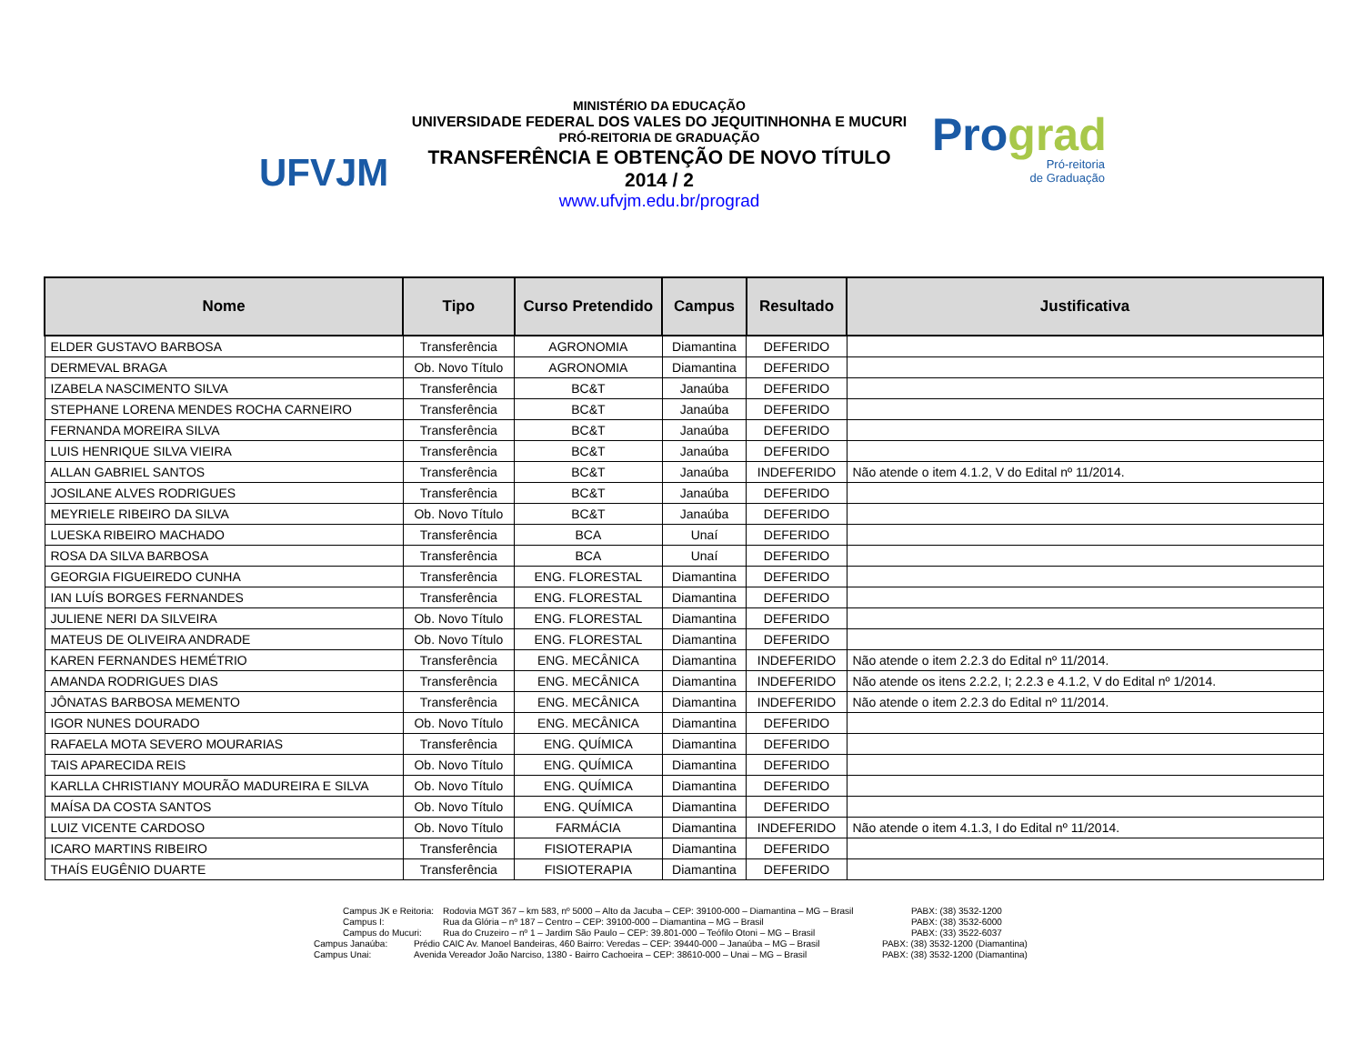UFVJM
MINISTÉRIO DA EDUCAÇÃO
UNIVERSIDADE FEDERAL DOS VALES DO JEQUITINHONHA E MUCURI
PRÓ-REITORIA DE GRADUAÇÃO
TRANSFERÊNCIA E OBTENÇÃO DE NOVO TÍTULO
2014 / 2
www.ufvjm.edu.br/prograd
Prograd
Pró-reitoria
de Graduação
| Nome | Tipo | Curso Pretendido | Campus | Resultado | Justificativa |
| --- | --- | --- | --- | --- | --- |
| ELDER GUSTAVO BARBOSA | Transferência | AGRONOMIA | Diamantina | DEFERIDO | |
| DERMEVAL BRAGA | Ob. Novo Título | AGRONOMIA | Diamantina | DEFERIDO | |
| IZABELA NASCIMENTO SILVA | Transferência | BC&T | Janaúba | DEFERIDO | |
| STEPHANE LORENA MENDES ROCHA CARNEIRO | Transferência | BC&T | Janaúba | DEFERIDO | |
| FERNANDA MOREIRA SILVA | Transferência | BC&T | Janaúba | DEFERIDO | |
| LUIS HENRIQUE SILVA VIEIRA | Transferência | BC&T | Janaúba | DEFERIDO | |
| ALLAN GABRIEL SANTOS | Transferência | BC&T | Janaúba | INDEFERIDO | Não atende o item 4.1.2, V do Edital nº 11/2014. |
| JOSILANE ALVES RODRIGUES | Transferência | BC&T | Janaúba | DEFERIDO | |
| MEYRIELE RIBEIRO DA SILVA | Ob. Novo Título | BC&T | Janaúba | DEFERIDO | |
| LUESKA RIBEIRO MACHADO | Transferência | BCA | Unaí | DEFERIDO | |
| ROSA DA SILVA BARBOSA | Transferência | BCA | Unaí | DEFERIDO | |
| GEORGIA FIGUEIREDO CUNHA | Transferência | ENG. FLORESTAL | Diamantina | DEFERIDO | |
| IAN LUÍS BORGES FERNANDES | Transferência | ENG. FLORESTAL | Diamantina | DEFERIDO | |
| JULIENE NERI DA SILVEIRA | Ob. Novo Título | ENG. FLORESTAL | Diamantina | DEFERIDO | |
| MATEUS DE OLIVEIRA ANDRADE | Ob. Novo Título | ENG. FLORESTAL | Diamantina | DEFERIDO | |
| KAREN FERNANDES HEMÉTRIO | Transferência | ENG. MECÂNICA | Diamantina | INDEFERIDO | Não atende o item 2.2.3 do Edital nº 11/2014. |
| AMANDA RODRIGUES DIAS | Transferência | ENG. MECÂNICA | Diamantina | INDEFERIDO | Não atende os itens 2.2.2, I; 2.2.3 e 4.1.2, V do Edital nº 1/2014. |
| JÔNATAS BARBOSA MEMENTO | Transferência | ENG. MECÂNICA | Diamantina | INDEFERIDO | Não atende o item 2.2.3 do Edital nº 11/2014. |
| IGOR NUNES DOURADO | Ob. Novo Título | ENG. MECÂNICA | Diamantina | DEFERIDO | |
| RAFAELA MOTA SEVERO MOURARIAS | Transferência | ENG. QUÍMICA | Diamantina | DEFERIDO | |
| TAIS APARECIDA REIS | Ob. Novo Título | ENG. QUÍMICA | Diamantina | DEFERIDO | |
| KARLLA CHRISTIANY MOURÃO MADUREIRA E SILVA | Ob. Novo Título | ENG. QUÍMICA | Diamantina | DEFERIDO | |
| MAÍSA DA COSTA SANTOS | Ob. Novo Título | ENG. QUÍMICA | Diamantina | DEFERIDO | |
| LUIZ VICENTE CARDOSO | Ob. Novo Título | FARMÁCIA | Diamantina | INDEFERIDO | Não atende o item 4.1.3, I do Edital nº 11/2014. |
| ICARO MARTINS RIBEIRO | Transferência | FISIOTERAPIA | Diamantina | DEFERIDO | |
| THAÍS EUGÊNIO DUARTE | Transferência | FISIOTERAPIA | Diamantina | DEFERIDO | |
Campus JK e Reitoria: Rodovia MGT 367 – km 583, nº 5000 – Alto da Jacuba – CEP: 39100-000 – Diamantina – MG – Brasil PABX: (38) 3532-1200
Campus I: Rua da Glória – nº 187 – Centro – CEP: 39100-000 – Diamantina – MG – Brasil PABX: (38) 3532-6000
Campus do Mucuri: Rua do Cruzeiro – nº 1 – Jardim São Paulo – CEP: 39.801-000 – Teófilo Otoni – MG – Brasil PABX: (33) 3522-6037
Campus Janaúba: Prédio CAIC Av. Manoel Bandeiras, 460 Bairro: Veredas – CEP: 39440-000 – Janaúba – MG – Brasil PABX: (38) 3532-1200 (Diamantina)
Campus Unai: Avenida Vereador João Narciso, 1380 - Bairro Cachoeira – CEP: 38610-000 – Unai – MG – Brasil PABX: (38) 3532-1200 (Diamantina)